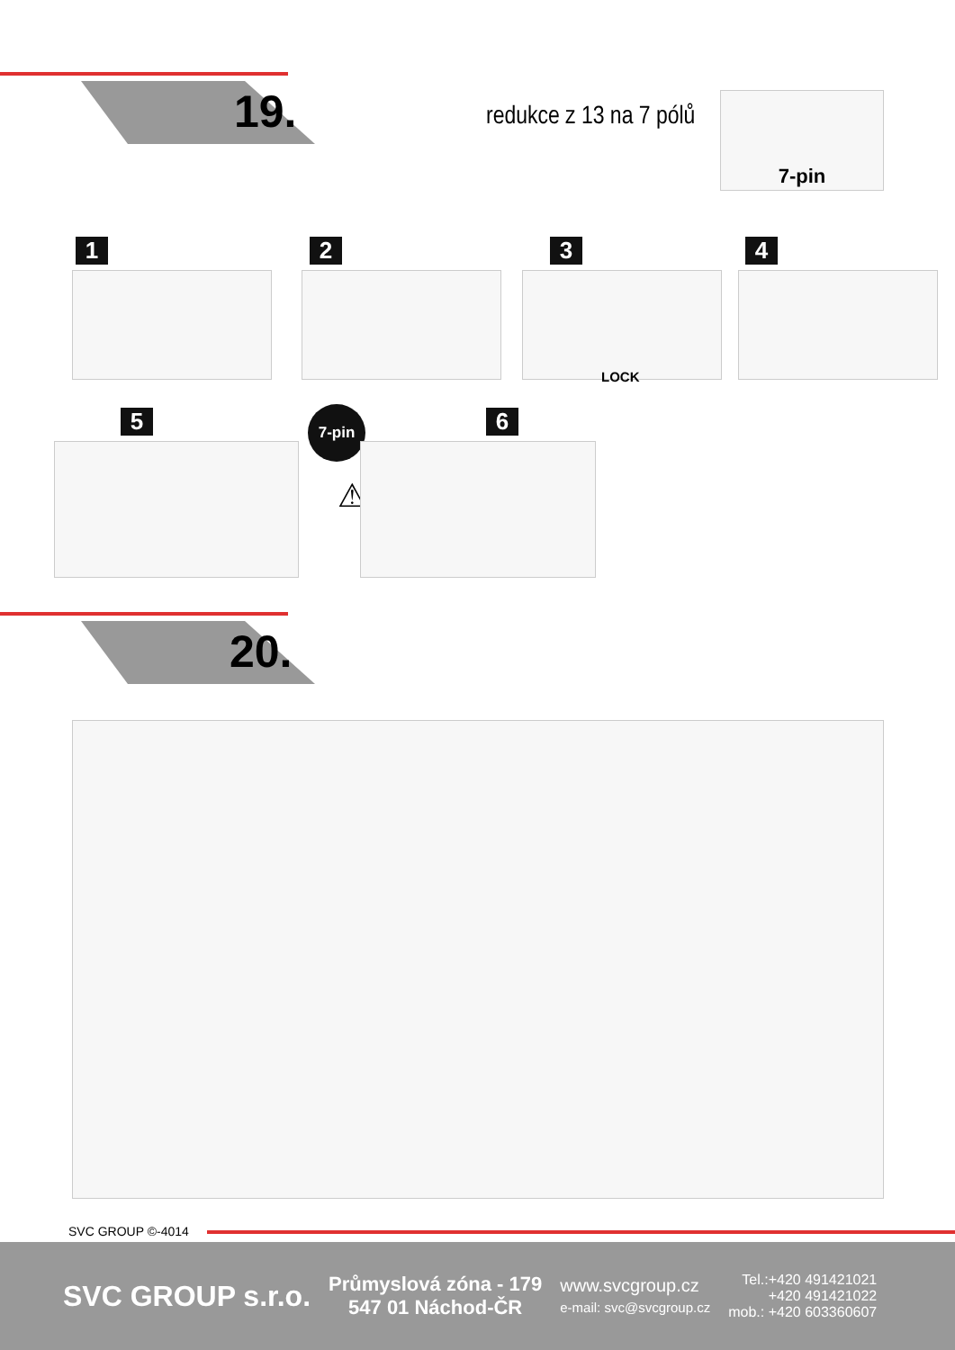19. redukce z 13 na 7 pólů
7-pin
1 2 3 4
LOCK
5 7-pin 6
⚠
20.
SVC GROUP ©-4014
SVC GROUP s.r.o.
Průmyslová zóna - 179
547 01 Náchod-ČR
www.svcgroup.cz
e-mail: svc@svcgroup.cz
Tel.:+420 491421021
+420 491421022
mob.: +420 603360607